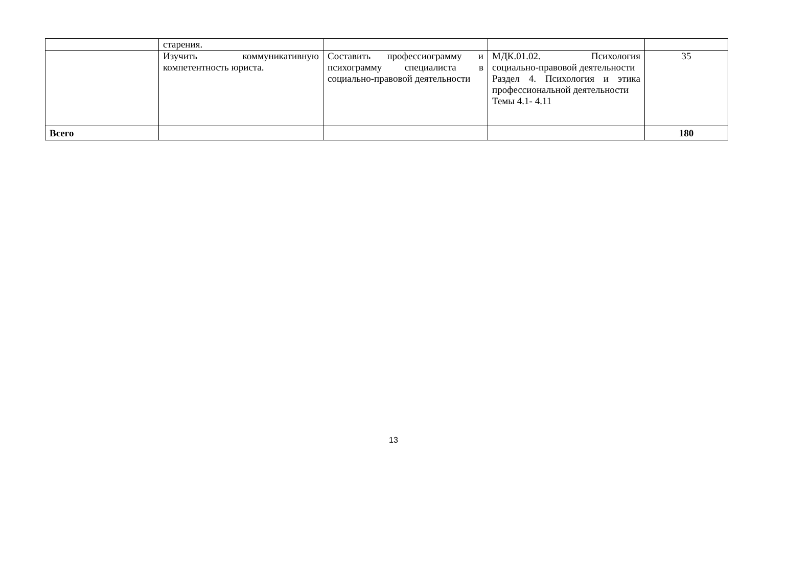| | старения. | | | |
| | Изучить коммуникативную компетентность юриста. | Составить профессиограмму и психограмму специалиста в социально-правовой деятельности | МДК.01.02. Психология социально-правовой деятельности Раздел 4. Психология и этика профессиональной деятельности Темы 4.1- 4.11 | 35 |
| Всего | | | | 180 |
13